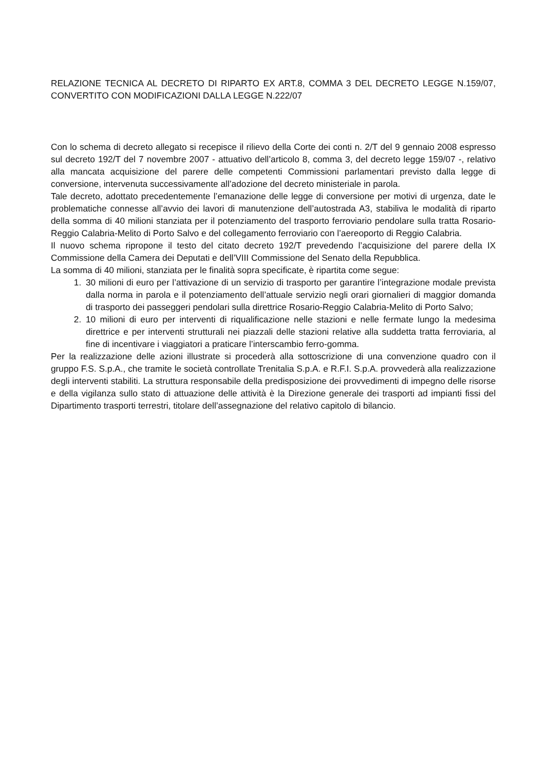RELAZIONE TECNICA AL DECRETO DI RIPARTO EX ART.8, COMMA 3 DEL DECRETO LEGGE N.159/07, CONVERTITO CON MODIFICAZIONI DALLA LEGGE N.222/07
Con lo schema di decreto allegato si recepisce il rilievo della Corte dei conti n. 2/T del 9 gennaio 2008 espresso sul decreto 192/T del 7 novembre 2007 - attuativo dell’articolo 8, comma 3, del decreto legge 159/07 -, relativo alla mancata acquisizione del parere delle competenti Commissioni parlamentari previsto dalla legge di conversione, intervenuta successivamente all’adozione del decreto ministeriale in parola.
Tale decreto, adottato precedentemente l’emanazione delle legge di conversione per motivi di urgenza, date le problematiche connesse all’avvio dei lavori di manutenzione dell’autostrada A3, stabiliva le modalità di riparto della somma di 40 milioni stanziata per il potenziamento del trasporto ferroviario pendolare sulla tratta Rosario-Reggio Calabria-Melito di Porto Salvo e del collegamento ferroviario con l’aereoporto di Reggio Calabria.
Il nuovo schema ripropone il testo del citato decreto 192/T prevedendo l’acquisizione del parere della IX Commissione della Camera dei Deputati e dell’VIII Commissione del Senato della Repubblica.
La somma di 40 milioni, stanziata per le finalità sopra specificate, è ripartita come segue:
1. 30 milioni di euro per l’attivazione di un servizio di trasporto per garantire l’integrazione modale prevista dalla norma in parola e il potenziamento dell’attuale servizio negli orari giornalieri di maggior domanda di trasporto dei passeggeri pendolari sulla direttrice Rosario-Reggio Calabria-Melito di Porto Salvo;
2. 10 milioni di euro per interventi di riqualificazione nelle stazioni e nelle fermate lungo la medesima direttrice e per interventi strutturali nei piazzali delle stazioni relative alla suddetta tratta ferroviaria, al fine di incentivare i viaggiatori a praticare l’interscambio ferro-gomma.
Per la realizzazione delle azioni illustrate si procederà alla sottoscrizione di una convenzione quadro con il gruppo F.S. S.p.A., che tramite le società controllate Trenitalia S.p.A. e R.F.I. S.p.A. provvederà alla realizzazione degli interventi stabiliti. La struttura responsabile della predisposizione dei provvedimenti di impegno delle risorse e della vigilanza sullo stato di attuazione delle attività è la Direzione generale dei trasporti ad impianti fissi del Dipartimento trasporti terrestri, titolare dell’assegnazione del relativo capitolo di bilancio.